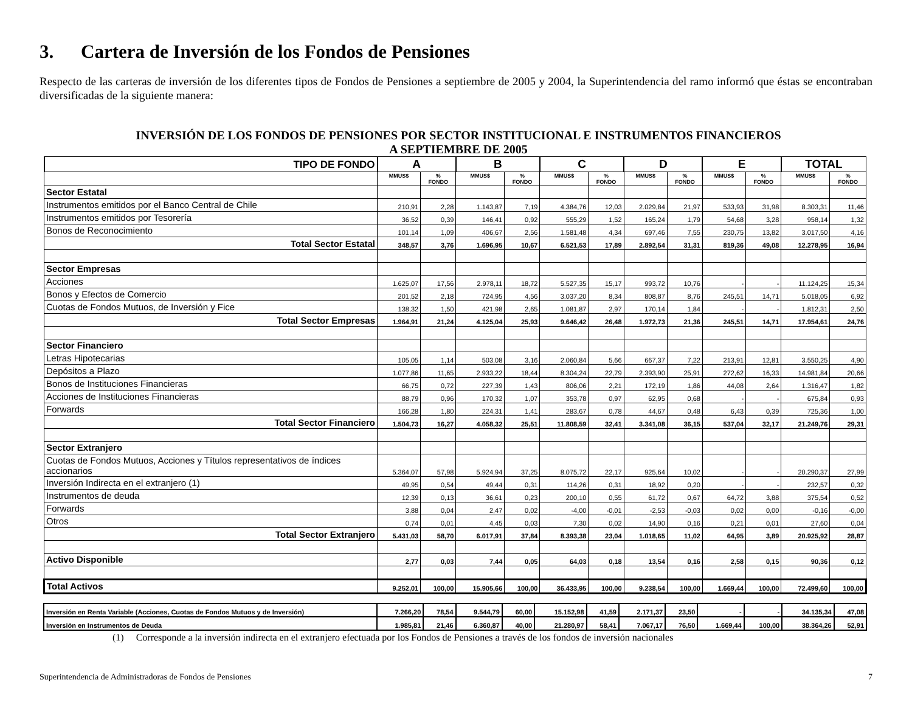3. Cartera de Inversión de los Fondos de Pensiones
Respecto de las carteras de inversión de los diferentes tipos de Fondos de Pensiones a septiembre de 2005 y 2004, la Superintendencia del ramo informó que éstas se encontraban diversificadas de la siguiente manera:
INVERSIÓN DE LOS FONDOS DE PENSIONES POR SECTOR INSTITUCIONAL E INSTRUMENTOS FINANCIEROS
A SEPTIEMBRE DE 2005
| TIPO DE FONDO | A | | B | | C | | D | | E | | TOTAL | |
| | MMUS$ | % FONDO | MMUS$ | % FONDO | MMUS$ | % FONDO | MMUS$ | % FONDO | MMUS$ | % FONDO | MMUS$ | % FONDO |
| Sector Estatal | | | | | | | | | | | | |
| Instrumentos emitidos por el Banco Central de Chile | 210,91 | 2,28 | 1.143,87 | 7,19 | 4.384,76 | 12,03 | 2.029,84 | 21,97 | 533,93 | 31,98 | 8.303,31 | 11,46 |
| Instrumentos emitidos por Tesorería | 36,52 | 0,39 | 146,41 | 0,92 | 555,29 | 1,52 | 165,24 | 1,79 | 54,68 | 3,28 | 958,14 | 1,32 |
| Bonos de Reconocimiento | 101,14 | 1,09 | 406,67 | 2,56 | 1.581,48 | 4,34 | 697,46 | 7,55 | 230,75 | 13,82 | 3.017,50 | 4,16 |
| Total Sector Estatal | 348,57 | 3,76 | 1.696,95 | 10,67 | 6.521,53 | 17,89 | 2.892,54 | 31,31 | 819,36 | 49,08 | 12.278,95 | 16,94 |
| Sector Empresas | | | | | | | | | | | | |
| Acciones | 1.625,07 | 17,56 | 2.978,11 | 18,72 | 5.527,35 | 15,17 | 993,72 | 10,76 | - | - | 11.124,25 | 15,34 |
| Bonos y Efectos de Comercio | 201,52 | 2,18 | 724,95 | 4,56 | 3.037,20 | 8,34 | 808,87 | 8,76 | 245,51 | 14,71 | 5.018,05 | 6,92 |
| Cuotas de Fondos Mutuos, de Inversión y Fice | 138,32 | 1,50 | 421,98 | 2,65 | 1.081,87 | 2,97 | 170,14 | 1,84 | - | - | 1.812,31 | 2,50 |
| Total Sector Empresas | 1.964,91 | 21,24 | 4.125,04 | 25,93 | 9.646,42 | 26,48 | 1.972,73 | 21,36 | 245,51 | 14,71 | 17.954,61 | 24,76 |
| Sector Financiero | | | | | | | | | | | | |
| Letras Hipotecarias | 105,05 | 1,14 | 503,08 | 3,16 | 2.060,84 | 5,66 | 667,37 | 7,22 | 213,91 | 12,81 | 3.550,25 | 4,90 |
| Depósitos a Plazo | 1.077,86 | 11,65 | 2.933,22 | 18,44 | 8.304,24 | 22,79 | 2.393,90 | 25,91 | 272,62 | 16,33 | 14.981,84 | 20,66 |
| Bonos de Instituciones Financieras | 66,75 | 0,72 | 227,39 | 1,43 | 806,06 | 2,21 | 172,19 | 1,86 | 44,08 | 2,64 | 1.316,47 | 1,82 |
| Acciones de Instituciones Financieras | 88,79 | 0,96 | 170,32 | 1,07 | 353,78 | 0,97 | 62,95 | 0,68 | - | - | 675,84 | 0,93 |
| Forwards | 166,28 | 1,80 | 224,31 | 1,41 | 283,67 | 0,78 | 44,67 | 0,48 | 6,43 | 0,39 | 725,36 | 1,00 |
| Total Sector Financiero | 1.504,73 | 16,27 | 4.058,32 | 25,51 | 11.808,59 | 32,41 | 3.341,08 | 36,15 | 537,04 | 32,17 | 21.249,76 | 29,31 |
| Sector Extranjero | | | | | | | | | | | | |
| Cuotas de Fondos Mutuos, Acciones y Títulos representativos de índices accionarios | 5.364,07 | 57,98 | 5.924,94 | 37,25 | 8.075,72 | 22,17 | 925,64 | 10,02 | - | - | 20.290,37 | 27,99 |
| Inversión Indirecta en el extranjero (1) | 49,95 | 0,54 | 49,44 | 0,31 | 114,26 | 0,31 | 18,92 | 0,20 | - | - | 232,57 | 0,32 |
| Instrumentos de deuda | 12,39 | 0,13 | 36,61 | 0,23 | 200,10 | 0,55 | 61,72 | 0,67 | 64,72 | 3,88 | 375,54 | 0,52 |
| Forwards | 3,88 | 0,04 | 2,47 | 0,02 | -4,00 | -0,01 | -2,53 | -0,03 | 0,02 | 0,00 | -0,16 | -0,00 |
| Otros | 0,74 | 0,01 | 4,45 | 0,03 | 7,30 | 0,02 | 14,90 | 0,16 | 0,21 | 0,01 | 27,60 | 0,04 |
| Total Sector Extranjero | 5.431,03 | 58,70 | 6.017,91 | 37,84 | 8.393,38 | 23,04 | 1.018,65 | 11,02 | 64,95 | 3,89 | 20.925,92 | 28,87 |
| Activo Disponible | 2,77 | 0,03 | 7,44 | 0,05 | 64,03 | 0,18 | 13,54 | 0,16 | 2,58 | 0,15 | 90,36 | 0,12 |
| Total Activos | 9.252,01 | 100,00 | 15.905,66 | 100,00 | 36.433,95 | 100,00 | 9.238,54 | 100,00 | 1.669,44 | 100,00 | 72.499,60 | 100,00 |
| Inversión en Renta Variable (Acciones, Cuotas de Fondos Mutuos y de Inversión) | 7.266,20 | 78,54 | 9.544,79 | 60,00 | 15.152,98 | 41,59 | 2.171,37 | 23,50 | - | - | 34.135,34 | 47,08 |
| Inversión en Instrumentos de Deuda | 1.985,81 | 21,46 | 6.360,87 | 40,00 | 21.280,97 | 58,41 | 7.067,17 | 76,50 | 1.669,44 | 100,00 | 38.364,26 | 52,91 |
(1) Corresponde a la inversión indirecta en el extranjero efectuada por los Fondos de Pensiones a través de los fondos de inversión nacionales
Superintendencia de Administradoras de Fondos de Pensiones 7